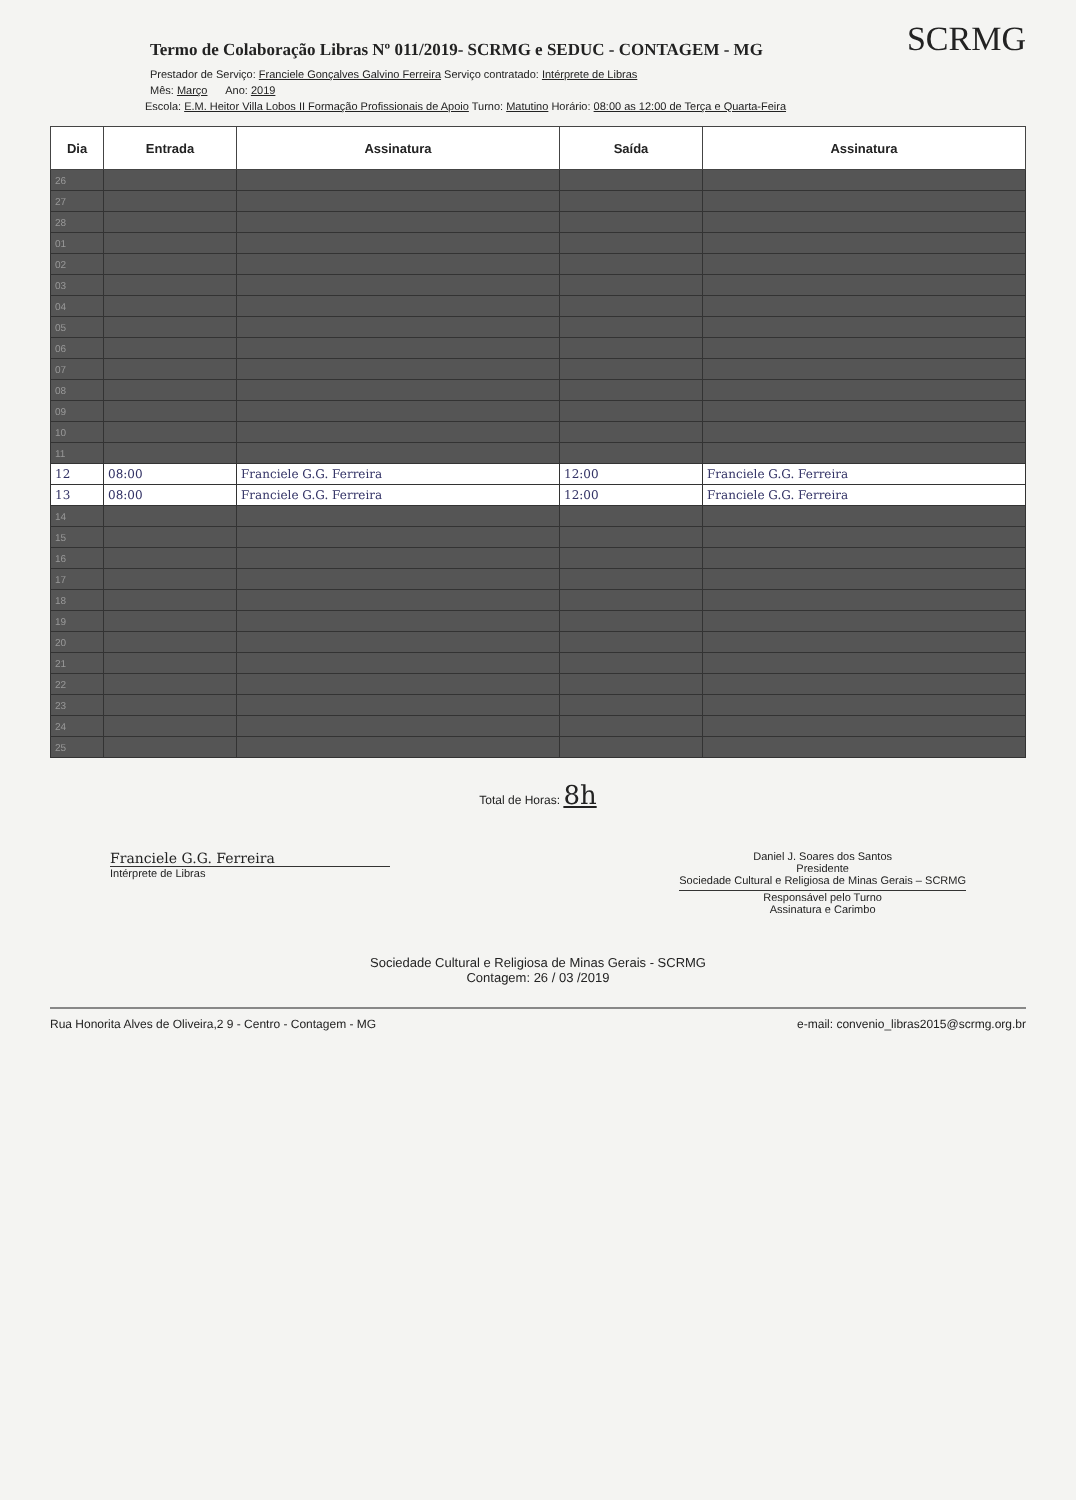SCRMG
Termo de Colaboração Libras Nº 011/2019- SCRMG e SEDUC - CONTAGEM - MG
Prestador de Serviço: Franciele Gonçalves Galvino Ferreira Serviço contratado: Intérprete de Libras
Mês: Março Ano: 2019
Escola: E.M. Heitor Villa Lobos II Formação Profissionais de Apoio Turno: Matutino Horário: 08:00 as 12:00 de Terça e Quarta-Feira
| Dia | Entrada | Assinatura | Saída | Assinatura |
| --- | --- | --- | --- | --- |
| 26 | | | | |
| 27 | | | | |
| 28 | | | | |
| 01 | | | | |
| 02 | | | | |
| 03 | | | | |
| 04 | | | | |
| 05 | | | | |
| 06 | | | | |
| 07 | | | | |
| 08 | | | | |
| 09 | | | | |
| 10 | | | | |
| 11 | | | | |
| 12 | 08:00 | Franciele G.G. Ferreira | 12:00 | Franciele G.G. Ferreira |
| 13 | 08:00 | Franciele G.G. Ferreira | 12:00 | Franciele G.G. Ferreira |
| 14 | | | | |
| 15 | | | | |
| 16 | | | | |
| 17 | | | | |
| 18 | | | | |
| 19 | | | | |
| 20 | | | | |
| 21 | | | | |
| 22 | | | | |
| 23 | | | | |
| 24 | | | | |
| 25 | | | | |
Total de Horas: 8h
Franciele G.G. Ferreira
Intérprete de Libras
Daniel J. Soares dos Santos
Presidente
Sociedade Cultural e Religiosa de Minas Gerais – SCRMG
Responsável pelo Turno
Assinatura e Carimbo
Sociedade Cultural e Religiosa de Minas Gerais - SCRMG
Contagem: 26 / 03 /2019
Rua Honorita Alves de Oliveira,2 9 - Centro - Contagem - MG e-mail: convenio_libras2015@scrmg.org.br